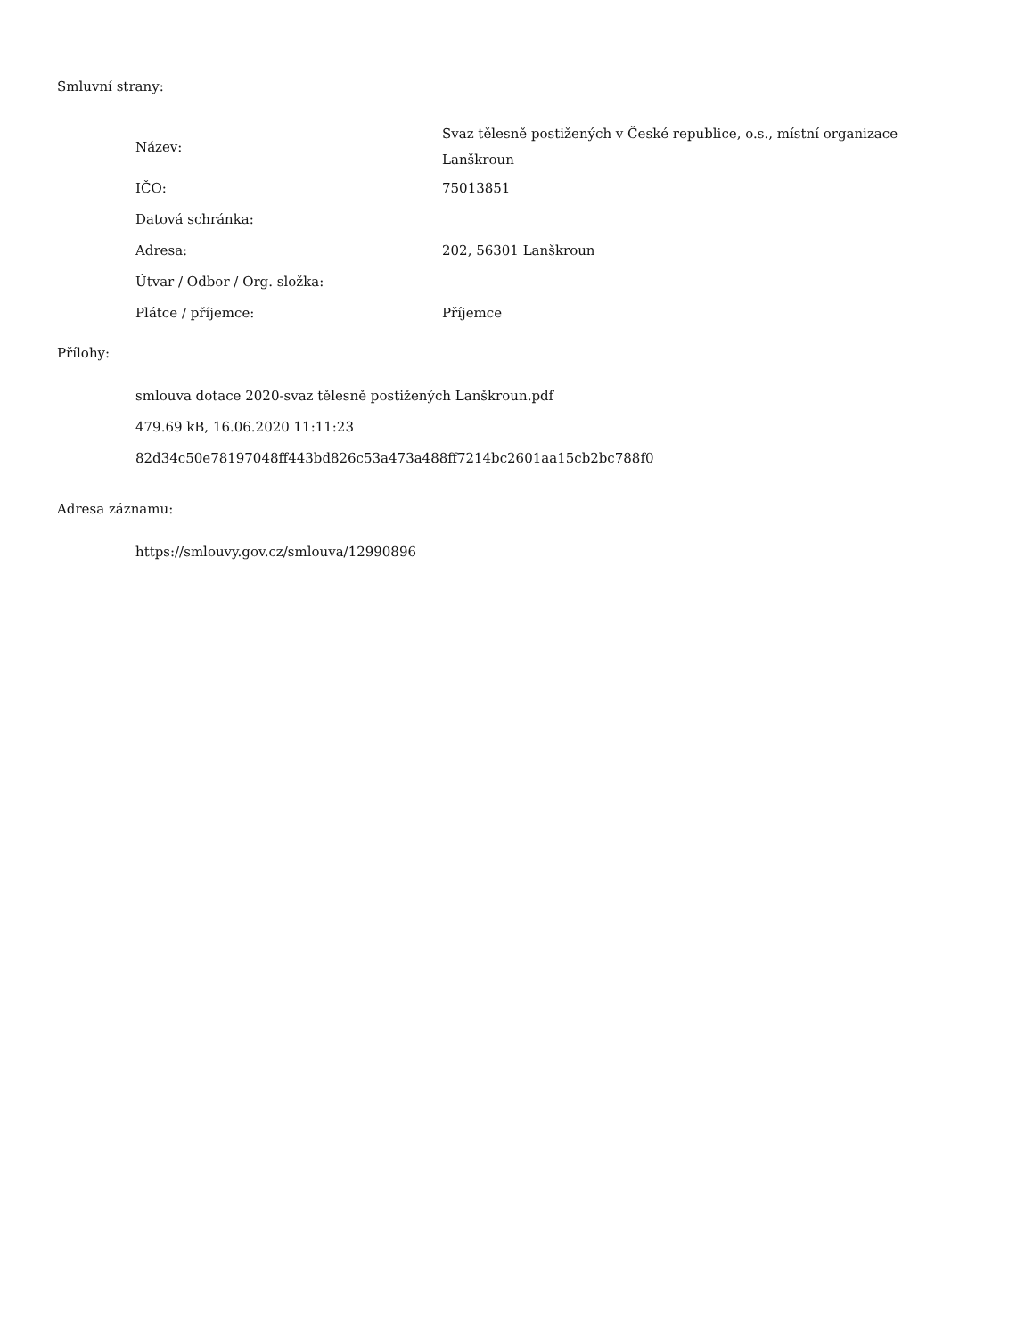Smluvní strany:
| Název: | Svaz tělesně postižených v České republice, o.s., místní organizace Lanškroun |
| IČO: | 75013851 |
| Datová schránka: | |
| Adresa: | 202, 56301 Lanškroun |
| Útvar / Odbor / Org. složka: | |
| Plátce / příjemce: | Příjemce |
Přílohy:
smlouva dotace 2020-svaz tělesně postižených Lanškroun.pdf
479.69 kB, 16.06.2020 11:11:23
82d34c50e78197048ff443bd826c53a473a488ff7214bc2601aa15cb2bc788f0
Adresa záznamu:
https://smlouvy.gov.cz/smlouva/12990896